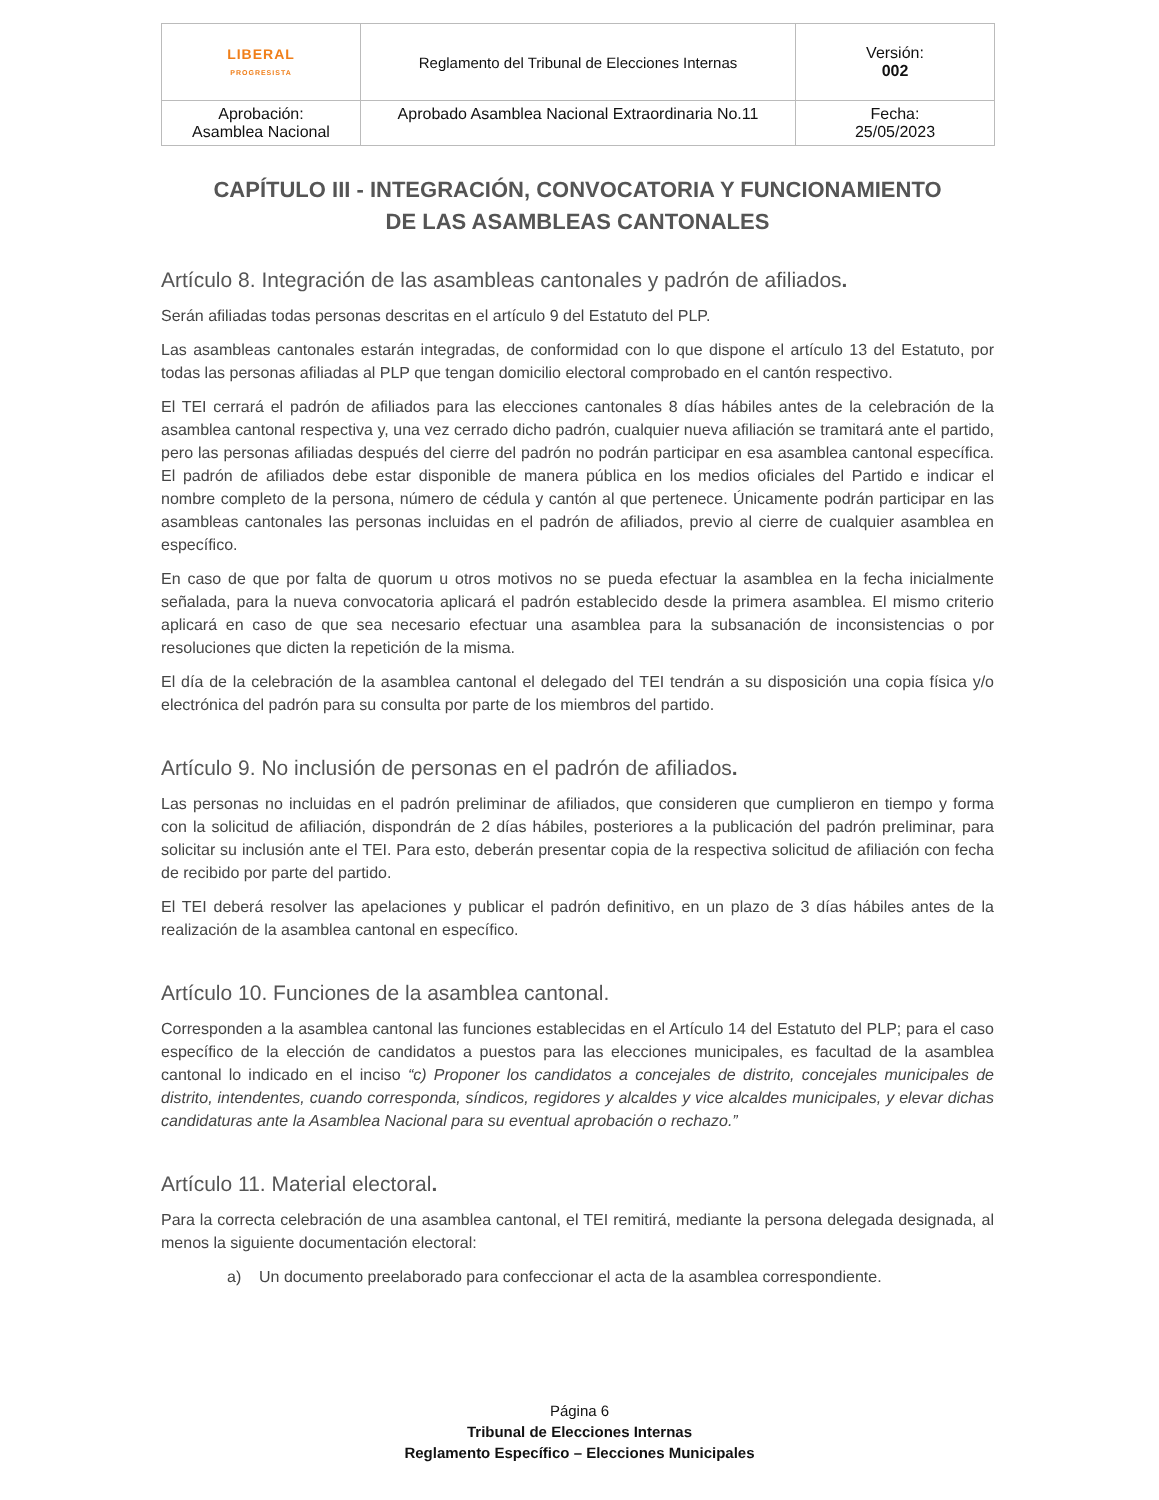| LIBERAL PROGRESISTA | Reglamento del Tribunal de Elecciones Internas | Versión: 002 |
| Aprobación: Asamblea Nacional | Aprobado Asamblea Nacional Extraordinaria No.11 | Fecha: 25/05/2023 |
CAPÍTULO III - INTEGRACIÓN, CONVOCATORIA Y FUNCIONAMIENTO
DE LAS ASAMBLEAS CANTONALES
Artículo 8. Integración de las asambleas cantonales y padrón de afiliados.
Serán afiliadas todas personas descritas en el artículo 9 del Estatuto del PLP.
Las asambleas cantonales estarán integradas, de conformidad con lo que dispone el artículo 13 del Estatuto, por todas las personas afiliadas al PLP que tengan domicilio electoral comprobado en el cantón respectivo.
El TEI cerrará el padrón de afiliados para las elecciones cantonales 8 días hábiles antes de la celebración de la asamblea cantonal respectiva y, una vez cerrado dicho padrón, cualquier nueva afiliación se tramitará ante el partido, pero las personas afiliadas después del cierre del padrón no podrán participar en esa asamblea cantonal específica. El padrón de afiliados debe estar disponible de manera pública en los medios oficiales del Partido e indicar el nombre completo de la persona, número de cédula y cantón al que pertenece. Únicamente podrán participar en las asambleas cantonales las personas incluidas en el padrón de afiliados, previo al cierre de cualquier asamblea en específico.
En caso de que por falta de quorum u otros motivos no se pueda efectuar la asamblea en la fecha inicialmente señalada, para la nueva convocatoria aplicará el padrón establecido desde la primera asamblea. El mismo criterio aplicará en caso de que sea necesario efectuar una asamblea para la subsanación de inconsistencias o por resoluciones que dicten la repetición de la misma.
El día de la celebración de la asamblea cantonal el delegado del TEI tendrán a su disposición una copia física y/o electrónica del padrón para su consulta por parte de los miembros del partido.
Artículo 9. No inclusión de personas en el padrón de afiliados.
Las personas no incluidas en el padrón preliminar de afiliados, que consideren que cumplieron en tiempo y forma con la solicitud de afiliación, dispondrán de 2 días hábiles, posteriores a la publicación del padrón preliminar, para solicitar su inclusión ante el TEI. Para esto, deberán presentar copia de la respectiva solicitud de afiliación con fecha de recibido por parte del partido.
El TEI deberá resolver las apelaciones y publicar el padrón definitivo, en un plazo de 3 días hábiles antes de la realización de la asamblea cantonal en específico.
Artículo 10. Funciones de la asamblea cantonal.
Corresponden a la asamblea cantonal las funciones establecidas en el Artículo 14 del Estatuto del PLP; para el caso específico de la elección de candidatos a puestos para las elecciones municipales, es facultad de la asamblea cantonal lo indicado en el inciso “c) Proponer los candidatos a concejales de distrito, concejales municipales de distrito, intendentes, cuando corresponda, síndicos, regidores y alcaldes y vice alcaldes municipales, y elevar dichas candidaturas ante la Asamblea Nacional para su eventual aprobación o rechazo.”
Artículo 11. Material electoral.
Para la correcta celebración de una asamblea cantonal, el TEI remitirá, mediante la persona delegada designada, al menos la siguiente documentación electoral:
a) Un documento preelaborado para confeccionar el acta de la asamblea correspondiente.
Página 6
Tribunal de Elecciones Internas
Reglamento Específico – Elecciones Municipales